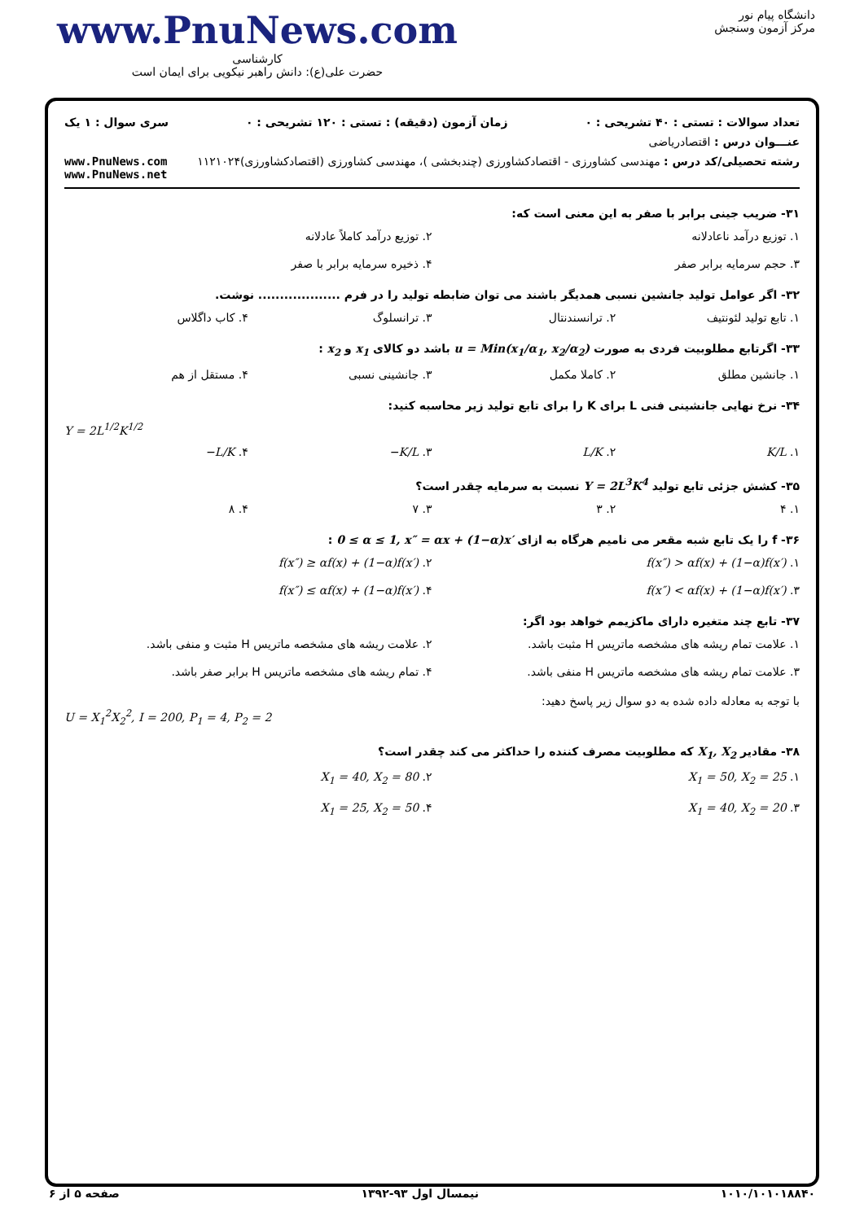www.PnuNews.com
کارشناسی
حضرت علی(ع): دانش راهبر نیکویی برای ایمان است
دانشگاه پیام نور
مرکز آزمون وسنجش
تعداد سوالات : تستی : ۴۰ تشریحی : ۰ زمان آزمون (دقیقه) : تستی : ۱۲۰ تشریحی : ۰ سری سوال : ۱ یک
عنـــوان درس : اقتصادریاضی
رشته تحصیلی/کد درس : مهندسی کشاورزی - اقتصادکشاورزی (چندبخشی )، مهندسی کشاورزی (اقتصادکشاورزی)۱۱۲۱۰۲۴ www.PnuNews.com
www.PnuNews.net
۳۱- ضریب جینی برابر با صفر به این معنی است که:
۱. توزیع درآمد ناعادلانه ۲. توزیع درآمد کاملاً عادلانه ۳. حجم سرمایه برابر صفر ۴. ذخیره سرمایه برابر با صفر
۳۲- اگر عوامل تولید جانشین نسبی همدیگر باشند می توان ضابطه تولید را در فرم ................... نوشت.
۱. تابع تولید لئونتیف ۲. ترانسندنتال ۳. ترانسلوگ ۴. کاب داگلاس
۳۳- اگرتابع مطلوبیت فردی به صورت u = Min(x<sub>1</sub>/α<sub>1</sub>, x<sub>2</sub>/α<sub>2</sub>) باشد دو کالای x<sub>1</sub> و x<sub>2</sub> :
۱. جانشین مطلق ۲. کاملا مکمل ۳. جانشینی نسبی ۴. مستقل از هم
۳۴- نرخ نهایی جانشینی فنی L برای K را برای تابع تولید زیر محاسبه کنید:
Y = 2L<sup>1/2</sup>K<sup>1/2</sup>
۱. K/L ۲. L/K ۳. −K/L ۴. −L/K
۳۵- کشش جزئی تابع تولید Y = 2L<sup>3</sup>K<sup>4</sup> نسبت به سرمایه چقدر است؟
۱. ۴ ۲. ۳ ۳. ۷ ۴. ۸
۳۶- f را یک تابع شبه مقعر می نامیم هرگاه به ازای 0 ≤ α ≤ 1, x″ = αx + (1−α)x′ :
۱. f(x″) > αf(x) + (1−α)f(x′) ۲. f(x″) ≥ αf(x) + (1−α)f(x′) ۳. f(x″) < αf(x) + (1−α)f(x′) ۴. f(x″) ≤ αf(x) + (1−α)f(x′)
۳۷- تابع چند متغیره دارای ماکزیمم خواهد بود اگر:
۱. علامت تمام ریشه های مشخصه ماتریس H مثبت باشد. ۲. علامت ریشه های مشخصه ماتریس H مثبت و منفی باشد. ۳. علامت تمام ریشه های مشخصه ماتریس H منفی باشد. ۴. تمام ریشه های مشخصه ماتریس H برابر صفر باشد.
با توجه به معادله داده شده به دو سوال زیر پاسخ دهید:
U = X<sub>1</sub><sup>2</sup>X<sub>2</sub><sup>2</sup>, I = 200, P<sub>1</sub> = 4, P<sub>2</sub> = 2
۳۸- مقادیر X<sub>1</sub>, X<sub>2</sub> که مطلوبیت مصرف کننده را حداکثر می کند چقدر است؟
۱. X<sub>1</sub> = 50, X<sub>2</sub> = 25 ۲. X<sub>1</sub> = 40, X<sub>2</sub> = 80 ۳. X<sub>1</sub> = 40, X<sub>2</sub> = 20 ۴. X<sub>1</sub> = 25, X<sub>2</sub> = 50
۱۰۱۰/۱۰۱۰۱۸۸۴۰ نیمسال اول ۹۳-۱۳۹۲ صفحه ۵ از ۶